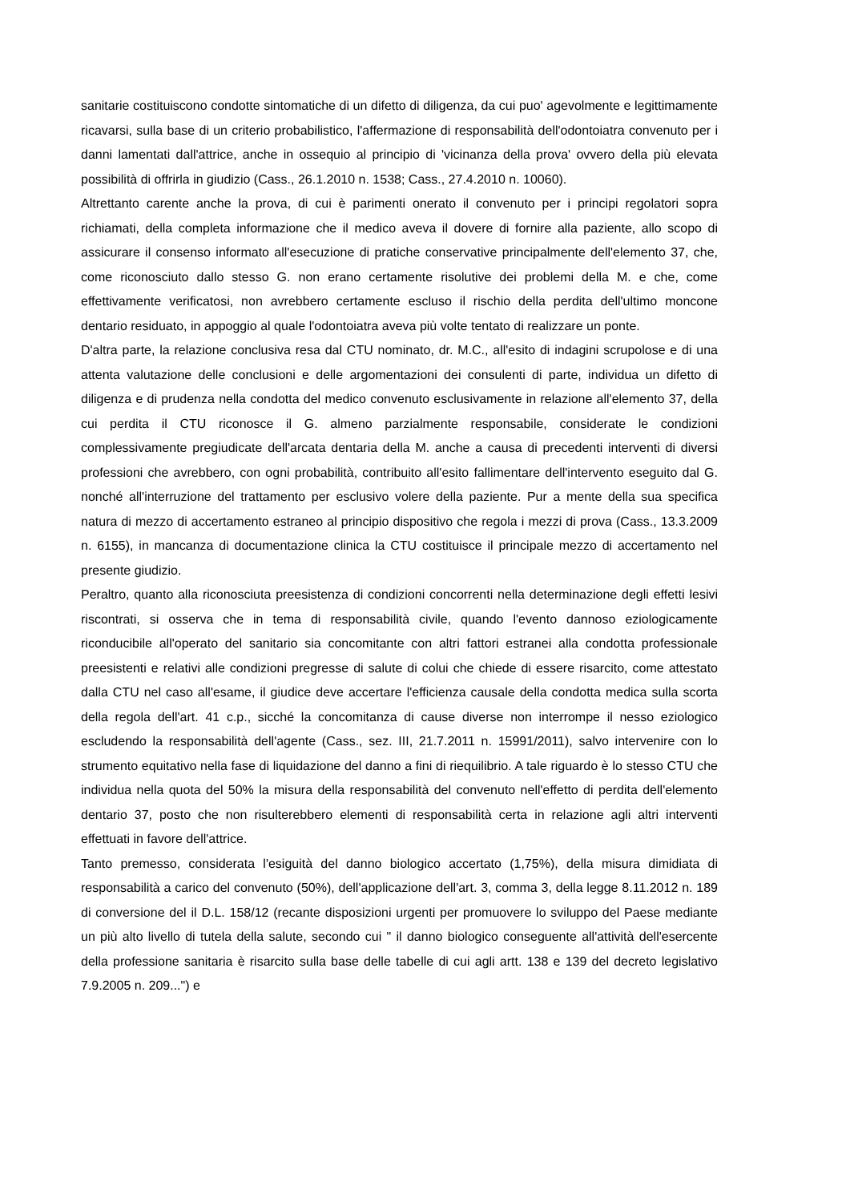sanitarie costituiscono condotte sintomatiche di un difetto di diligenza, da cui puo' agevolmente e legittimamente ricavarsi, sulla base di un criterio probabilistico, l'affermazione di responsabilità dell'odontoiatra convenuto per i danni lamentati dall'attrice, anche in ossequio al principio di 'vicinanza della prova' ovvero della più elevata possibilità di offrirla in giudizio (Cass., 26.1.2010 n. 1538; Cass., 27.4.2010 n. 10060).
Altrettanto carente anche la prova, di cui è parimenti onerato il convenuto per i principi regolatori sopra richiamati, della completa informazione che il medico aveva il dovere di fornire alla paziente, allo scopo di assicurare il consenso informato all'esecuzione di pratiche conservative principalmente dell'elemento 37, che, come riconosciuto dallo stesso G. non erano certamente risolutive dei problemi della M. e che, come effettivamente verificatosi, non avrebbero certamente escluso il rischio della perdita dell'ultimo moncone dentario residuato, in appoggio al quale l'odontoiatra aveva più volte tentato di realizzare un ponte.
D'altra parte, la relazione conclusiva resa dal CTU nominato, dr. M.C., all'esito di indagini scrupolose e di una attenta valutazione delle conclusioni e delle argomentazioni dei consulenti di parte, individua un difetto di diligenza e di prudenza nella condotta del medico convenuto esclusivamente in relazione all'elemento 37, della cui perdita il CTU riconosce il G. almeno parzialmente responsabile, considerate le condizioni complessivamente pregiudicate dell'arcata dentaria della M. anche a causa di precedenti interventi di diversi professioni che avrebbero, con ogni probabilità, contribuito all'esito fallimentare dell'intervento eseguito dal G. nonché all'interruzione del trattamento per esclusivo volere della paziente. Pur a mente della sua specifica natura di mezzo di accertamento estraneo al principio dispositivo che regola i mezzi di prova (Cass., 13.3.2009 n. 6155), in mancanza di documentazione clinica la CTU costituisce il principale mezzo di accertamento nel presente giudizio.
Peraltro, quanto alla riconosciuta preesistenza di condizioni concorrenti nella determinazione degli effetti lesivi riscontrati, si osserva che in tema di responsabilità civile, quando l'evento dannoso eziologicamente riconducibile all'operato del sanitario sia concomitante con altri fattori estranei alla condotta professionale preesistenti e relativi alle condizioni pregresse di salute di colui che chiede di essere risarcito, come attestato dalla CTU nel caso all'esame, il giudice deve accertare l'efficienza causale della condotta medica sulla scorta della regola dell'art. 41 c.p., sicché la concomitanza di cause diverse non interrompe il nesso eziologico escludendo la responsabilità dell'agente (Cass., sez. III, 21.7.2011 n. 15991/2011), salvo intervenire con lo strumento equitativo nella fase di liquidazione del danno a fini di riequilibrio. A tale riguardo è lo stesso CTU che individua nella quota del 50% la misura della responsabilità del convenuto nell'effetto di perdita dell'elemento dentario 37, posto che non risulterebbero elementi di responsabilità certa in relazione agli altri interventi effettuati in favore dell'attrice.
Tanto premesso, considerata l'esiguità del danno biologico accertato (1,75%), della misura dimidiata di responsabilità a carico del convenuto (50%), dell'applicazione dell'art. 3, comma 3, della legge 8.11.2012 n. 189 di conversione del il D.L. 158/12 (recante disposizioni urgenti per promuovere lo sviluppo del Paese mediante un più alto livello di tutela della salute, secondo cui " il danno biologico conseguente all'attività dell'esercente della professione sanitaria è risarcito sulla base delle tabelle di cui agli artt. 138 e 139 del decreto legislativo 7.9.2005 n. 209...") e